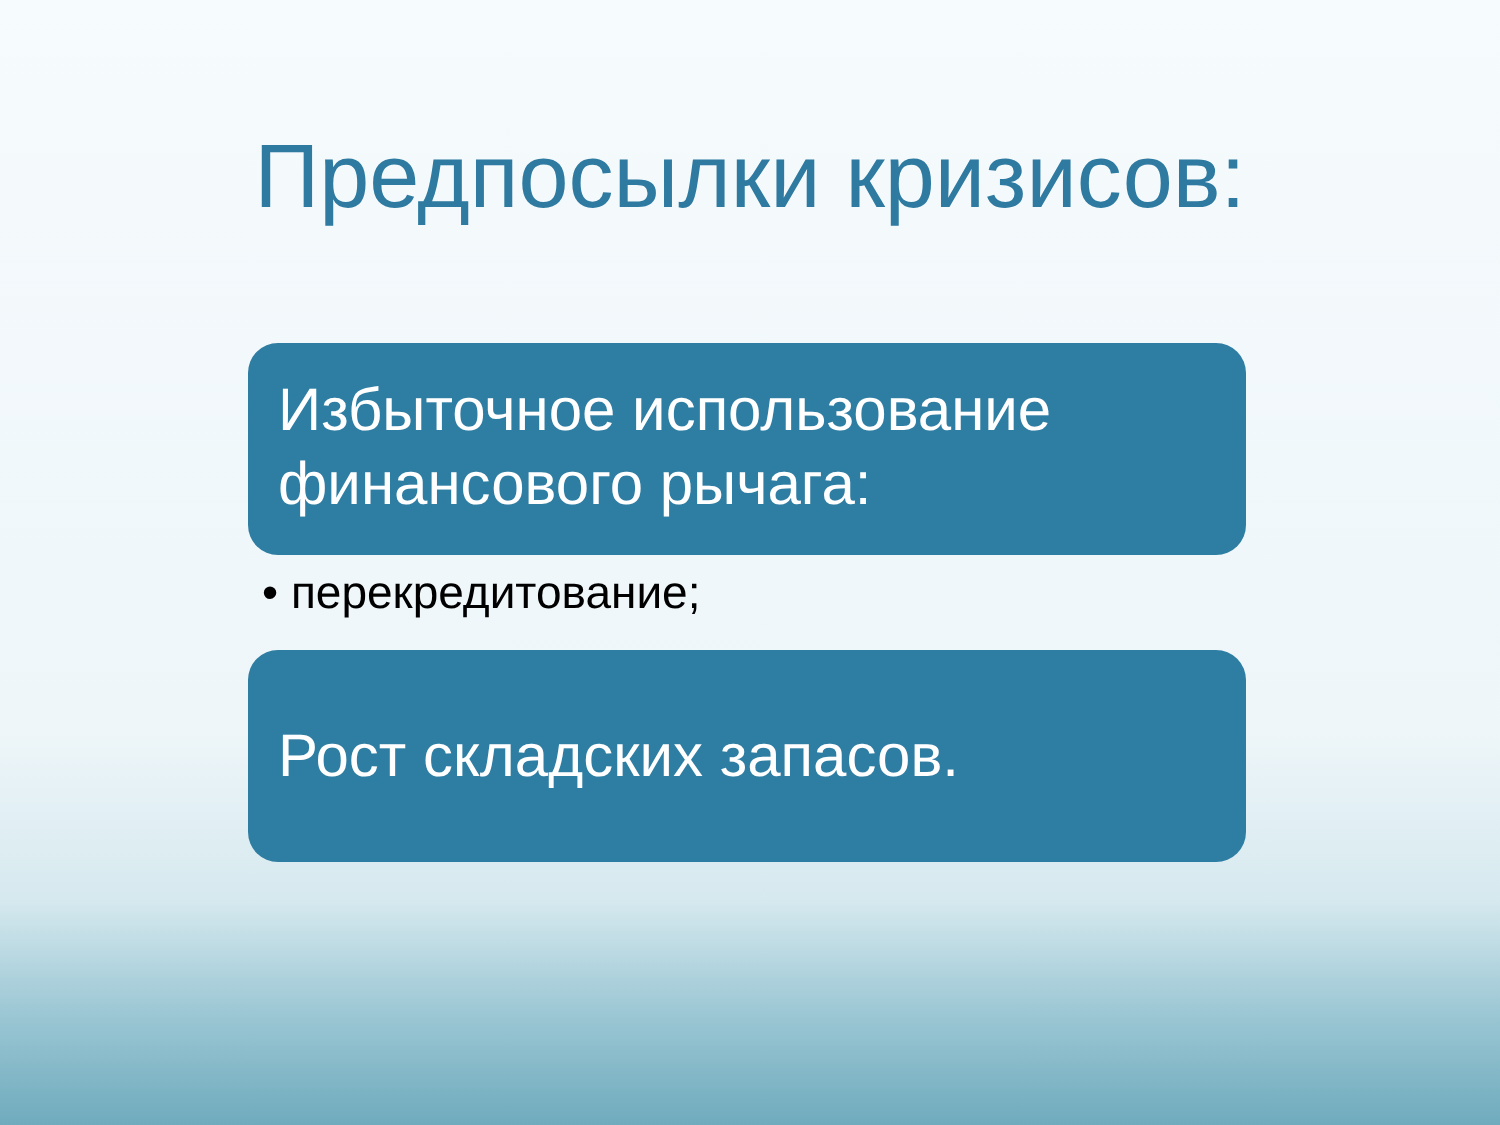Предпосылки кризисов:
Избыточное использование финансового рычага:
• перекредитование;
Рост складских запасов.